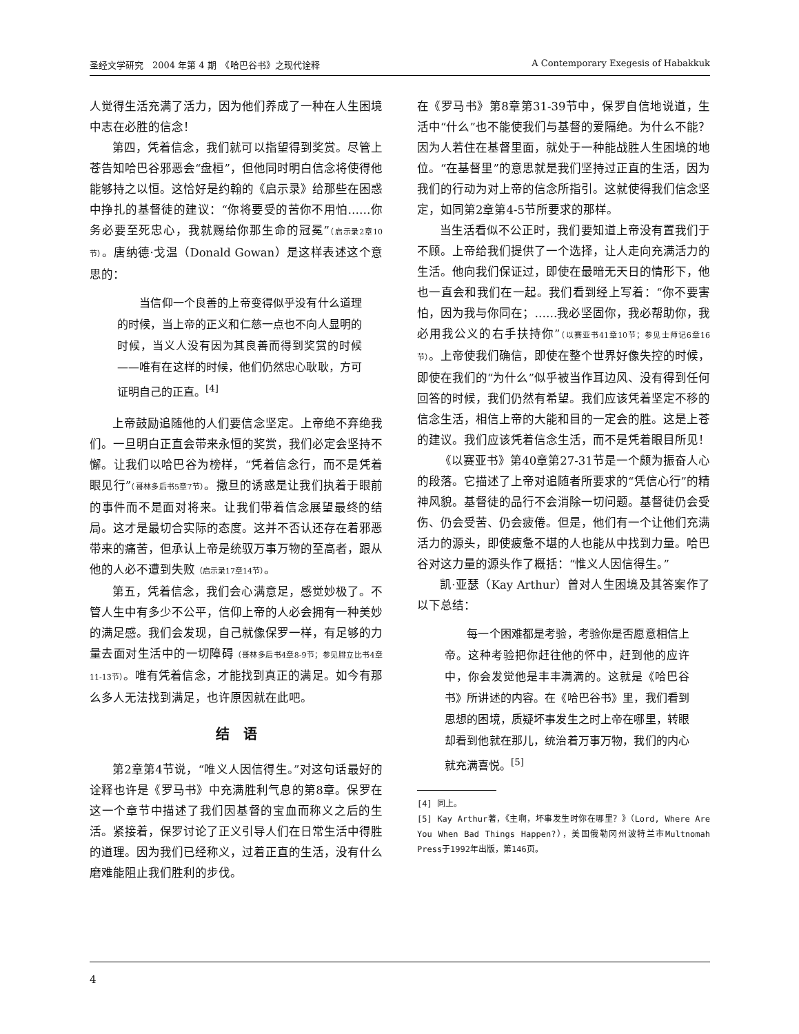圣经文学研究　2004 年第 4 期　《哈巴谷书》之现代诠释 A Contemporary Exegesis of Habakkuk
人觉得生活充满了活力，因为他们养成了一种在人生困境中志在必胜的信念！
第四，凭着信念，我们就可以指望得到奖赏。尽管上苍告知哈巴谷邪恶会“盘桓”，但他同时明白信念将使得他能够持之以恒。这恰好是约翰的《启示录》给那些在困惑中挣扎的基督徒的建议：“你将要受的苦你不用怕……你务必要至死忠心，我就赐给你那生命的冠冕”（启示录2章10节）。唐纳德·戈温（Donald Gowan）是这样表述这个意思的：
　　当信仰一个良善的上帝变得似乎没有什么道理的时候，当上帝的正义和仁慈一点也不向人显明的时候，当义人没有因为其良善而得到奖赏的时候——唯有在这样的时候，他们仍然忠心耿耿，方可证明自己的正直。<sup>[4]</sup>
上帝鼓励追随他的人们要信念坚定。上帝绝不弃绝我们。一旦明白正直会带来永恒的奖赏，我们必定会坚持不懈。让我们以哈巴谷为榜样，“凭着信念行，而不是凭着眼见行”（哥林多后书5章7节）。撒旦的诱惑是让我们执着于眼前的事件而不是面对将来。让我们带着信念展望最终的结局。这才是最切合实际的态度。这并不否认还存在着邪恶带来的痛苦，但承认上帝是统驭万事万物的至高者，跟从他的人必不遭到失败（启示录17章14节）。
第五，凭着信念，我们会心满意足，感觉妙极了。不管人生中有多少不公平，信仰上帝的人必会拥有一种美妙的满足感。我们会发现，自己就像保罗一样，有足够的力量去面对生活中的一切障碍（哥林多后书4章8-9节；参见腓立比书4章11-13节）。唯有凭着信念，才能找到真正的满足。如今有那么多人无法找到满足，也许原因就在此吧。
结　语
第2章第4节说，“唯义人因信得生。”对这句话最好的诠释也许是《罗马书》中充满胜利气息的第8章。保罗在这一个章节中描述了我们因基督的宝血而称义之后的生活。紧接着，保罗讨论了正义引导人们在日常生活中得胜的道理。因为我们已经称义，过着正直的生活，没有什么磨难能阻止我们胜利的步伐。
在《罗马书》第8章第31-39节中，保罗自信地说道，生活中“什么”也不能使我们与基督的爱隔绝。为什么不能？因为人若住在基督里面，就处于一种能战胜人生困境的地位。“在基督里”的意思就是我们坚持过正直的生活，因为我们的行动为对上帝的信念所指引。这就使得我们信念坚定，如同第2章第4-5节所要求的那样。
当生活看似不公正时，我们要知道上帝没有置我们于不顾。上帝给我们提供了一个选择，让人走向充满活力的生活。他向我们保证过，即使在最暗无天日的情形下，他也一直会和我们在一起。我们看到经上写着：“你不要害怕，因为我与你同在；……我必坚固你，我必帮助你，我必用我公义的右手扶持你”（以赛亚书41章10节；参见士师记6章16节）。上帝使我们确信，即使在整个世界好像失控的时候，即使在我们的“为什么”似乎被当作耳边风、没有得到任何回答的时候，我们仍然有希望。我们应该凭着坚定不移的信念生活，相信上帝的大能和目的一定会的胜。这是上苍的建议。我们应该凭着信念生活，而不是凭着眼目所见！
《以赛亚书》第40章第27-31节是一个颇为振奋人心的段落。它描述了上帝对追随者所要求的“凭信心行”的精神风貌。基督徒的品行不会消除一切问题。基督徒仍会受伤、仍会受苦、仍会疲倦。但是，他们有一个让他们充满活力的源头，即使疲惫不堪的人也能从中找到力量。哈巴谷对这力量的源头作了概括：“惟义人因信得生。”
凯·亚瑟（Kay Arthur）曾对人生困境及其答案作了以下总结：
　　每一个困难都是考验，考验你是否愿意相信上帝。这种考验把你赶往他的怀中，赶到他的应许中，你会发觉他是丰丰满满的。这就是《哈巴谷书》所讲述的内容。在《哈巴谷书》里，我们看到思想的困境，质疑坏事发生之时上帝在哪里，转眼却看到他就在那儿，统治着万事万物，我们的内心就充满喜悦。<sup>[5]</sup>
[4] 同上。
[5] Kay Arthur著，《主啊，坏事发生时你在哪里？》（Lord, Where Are You When Bad Things Happen?），美国俄勒冈州波特兰市Multnomah Press于1992年出版，第146页。
4